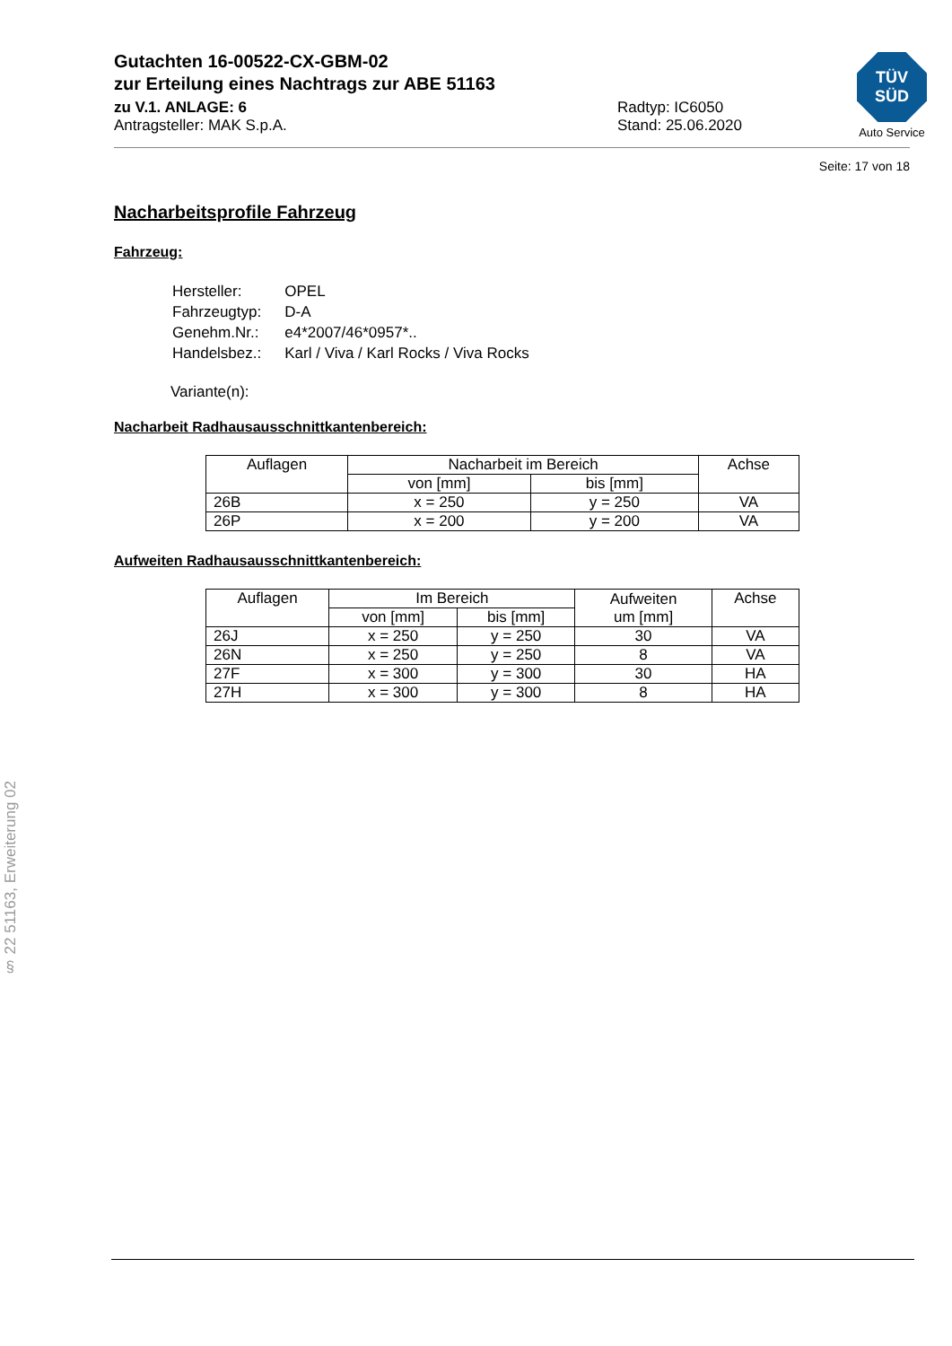TÜV
SÜD
Auto Service
Gutachten 16-00522-CX-GBM-02
zur Erteilung eines Nachtrags zur ABE 51163
zu V.1. ANLAGE: 6
Antragsteller: MAK S.p.A.
Radtyp: IC6050
Stand: 25.06.2020
Seite: 17 von 18
Nacharbeitsprofile Fahrzeug
Fahrzeug:
| Hersteller: | OPEL |
| Fahrzeugtyp: | D-A |
| Genehm.Nr.: | e4*2007/46*0957*.. |
| Handelsbez.: | Karl / Viva / Karl Rocks / Viva Rocks |
Variante(n):
Nacharbeit Radhausausschnittkantenbereich:
| Auflagen | Nacharbeit im Bereich | | Achse |
| --- | --- | --- | --- |
| | von [mm] | bis [mm] | |
| 26B | x = 250 | y = 250 | VA |
| 26P | x = 200 | y = 200 | VA |
Aufweiten Radhausausschnittkantenbereich:
| Auflagen | Im Bereich | | Aufweiten um [mm] | Achse |
| --- | --- | --- | --- | --- |
| | von [mm] | bis [mm] | | |
| 26J | x = 250 | y = 250 | 30 | VA |
| 26N | x = 250 | y = 250 | 8 | VA |
| 27F | x = 300 | y = 300 | 30 | HA |
| 27H | x = 300 | y = 300 | 8 | HA |
§ 22 51163, Erweiterung 02